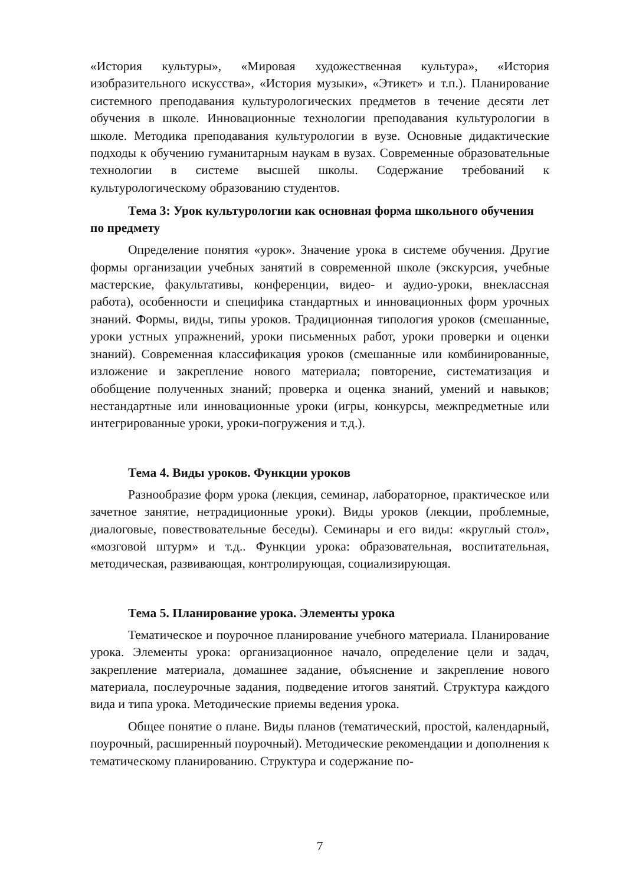«История культуры», «Мировая художественная культура», «История изобразительного искусства», «История музыки», «Этикет» и т.п.). Планирование системного преподавания культурологических предметов в течение десяти лет обучения в школе. Инновационные технологии преподавания культурологии в школе. Методика преподавания культурологии в вузе. Основные дидактические подходы к обучению гуманитарным наукам в вузах. Современные образовательные технологии в системе высшей школы. Содержание требований к культурологическому образованию студентов.
Тема 3: Урок культурологии как основная форма школьного обучения по предмету
Определение понятия «урок». Значение урока в системе обучения. Другие формы организации учебных занятий в современной школе (экскурсия, учебные мастерские, факультативы, конференции, видео- и аудио-уроки, внеклассная работа), особенности и специфика стандартных и инновационных форм урочных знаний. Формы, виды, типы уроков. Традиционная типология уроков (смешанные, уроки устных упражнений, уроки письменных работ, уроки проверки и оценки знаний). Современная классификация уроков (смешанные или комбинированные, изложение и закрепление нового материала; повторение, систематизация и обобщение полученных знаний; проверка и оценка знаний, умений и навыков; нестандартные или инновационные уроки (игры, конкурсы, межпредметные или интегрированные уроки, уроки-погружения и т.д.).
Тема 4. Виды уроков. Функции уроков
Разнообразие форм урока (лекция, семинар, лабораторное, практическое или зачетное занятие, нетрадиционные уроки). Виды уроков (лекции, проблемные, диалоговые, повествовательные беседы). Семинары и его виды: «круглый стол», «мозговой штурм» и т.д.. Функции урока: образовательная, воспитательная, методическая, развивающая, контролирующая, социализирующая.
Тема 5. Планирование урока. Элементы урока
Тематическое и поурочное планирование учебного материала. Планирование урока. Элементы урока: организационное начало, определение цели и задач, закрепление материала, домашнее задание, объяснение и закрепление нового материала, послеурочные задания, подведение итогов занятий. Структура каждого вида и типа урока. Методические приемы ведения урока.
Общее понятие о плане. Виды планов (тематический, простой, календарный, поурочный, расширенный поурочный). Методические рекомендации и дополнения к тематическому планированию. Структура и содержание по-
7